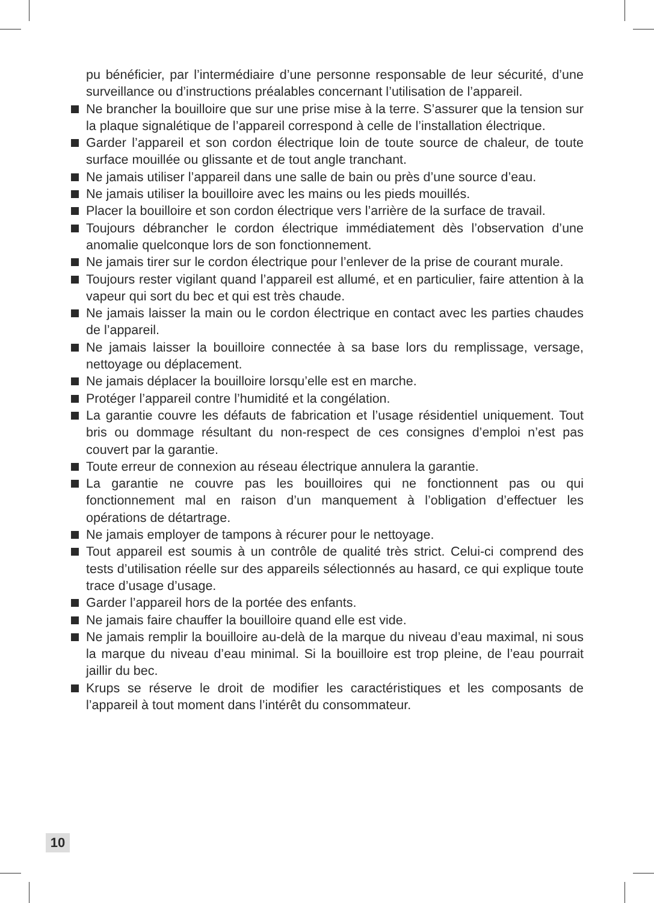pu bénéficier, par l’intermédiaire d’une personne responsable de leur sécurité, d’une surveillance ou d’instructions préalables concernant l’utilisation de l’appareil.
Ne brancher la bouilloire que sur une prise mise à la terre. S’assurer que la tension sur la plaque signalétique de l’appareil correspond à celle de l’installation électrique.
Garder l’appareil et son cordon électrique loin de toute source de chaleur, de toute surface mouillée ou glissante et de tout angle tranchant.
Ne jamais utiliser l’appareil dans une salle de bain ou près d’une source d’eau.
Ne jamais utiliser la bouilloire avec les mains ou les pieds mouillés.
Placer la bouilloire et son cordon électrique vers l’arrière de la surface de travail.
Toujours débrancher le cordon électrique immédiatement dès l’observation d’une anomalie quelconque lors de son fonctionnement.
Ne jamais tirer sur le cordon électrique pour l’enlever de la prise de courant murale.
Toujours rester vigilant quand l’appareil est allumé, et en particulier, faire attention à la vapeur qui sort du bec et qui est très chaude.
Ne jamais laisser la main ou le cordon électrique en contact avec les parties chaudes de l’appareil.
Ne jamais laisser la bouilloire connectée à sa base lors du remplissage, versage, nettoyage ou déplacement.
Ne jamais déplacer la bouilloire lorsqu’elle est en marche.
Protéger l’appareil contre l’humidité et la congélation.
La garantie couvre les défauts de fabrication et l’usage résidentiel uniquement. Tout bris ou dommage résultant du non-respect de ces consignes d’emploi n’est pas couvert par la garantie.
Toute erreur de connexion au réseau électrique annulera la garantie.
La garantie ne couvre pas les bouilloires qui ne fonctionnent pas ou qui fonctionnement mal en raison d’un manquement à l’obligation d’effectuer les opérations de détartrage.
Ne jamais employer de tampons à récurer pour le nettoyage.
Tout appareil est soumis à un contrôle de qualité très strict. Celui-ci comprend des tests d’utilisation réelle sur des appareils sélectionnés au hasard, ce qui explique toute trace d’usage d’usage.
Garder l’appareil hors de la portée des enfants.
Ne jamais faire chauffer la bouilloire quand elle est vide.
Ne jamais remplir la bouilloire au-delà de la marque du niveau d’eau maximal, ni sous la marque du niveau d’eau minimal. Si la bouilloire est trop pleine, de l’eau pourrait jaillir du bec.
Krups se réserve le droit de modifier les caractéristiques et les composants de l’appareil à tout moment dans l’intérêt du consommateur.
10